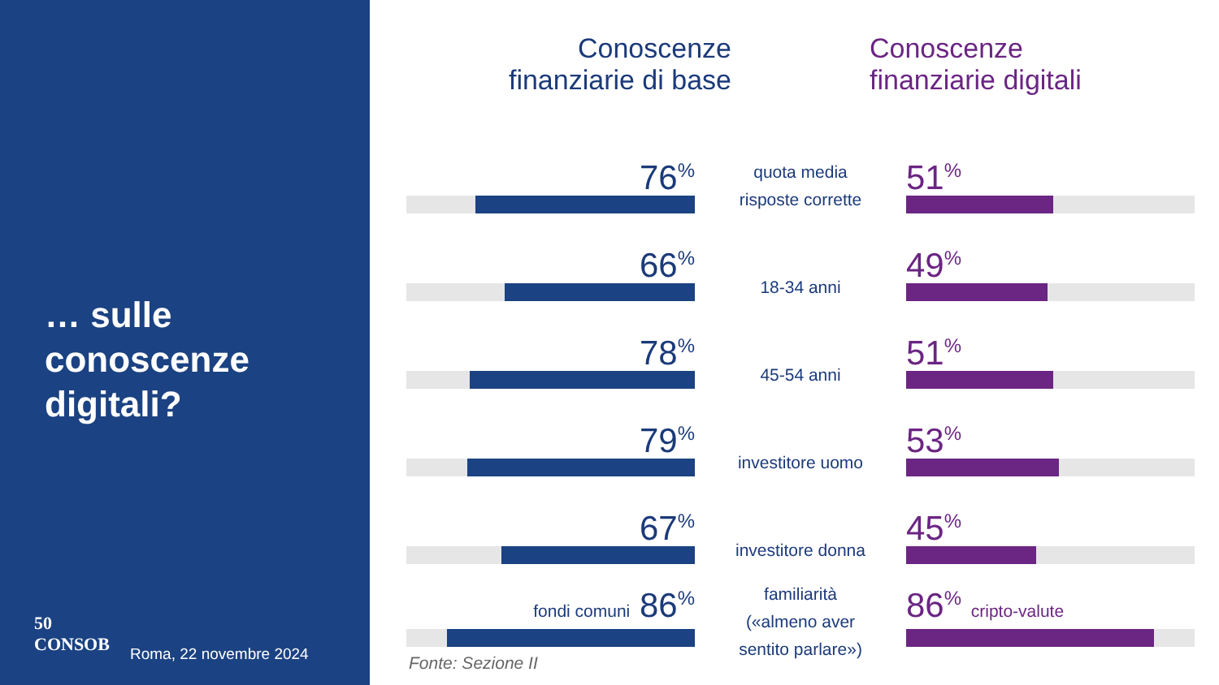… sulle
conoscenze
digitali?
50
CONSOB
Roma, 22 novembre 2024
Conoscenze
finanziarie di base
Conoscenze
finanziarie digitali
76<sup>%</sup>
quota media
risposte corrette
51<sup>%</sup>
66<sup>%</sup>
18-34 anni
49<sup>%</sup>
78<sup>%</sup>
45-54 anni
51<sup>%</sup>
79<sup>%</sup>
investitore uomo
53<sup>%</sup>
67<sup>%</sup>
investitore donna
45<sup>%</sup>
fondi comuni 86<sup>%</sup>
familiarità
(«almeno aver
sentito parlare»)
86<sup>%</sup> cripto-valute
Fonte: Sezione II